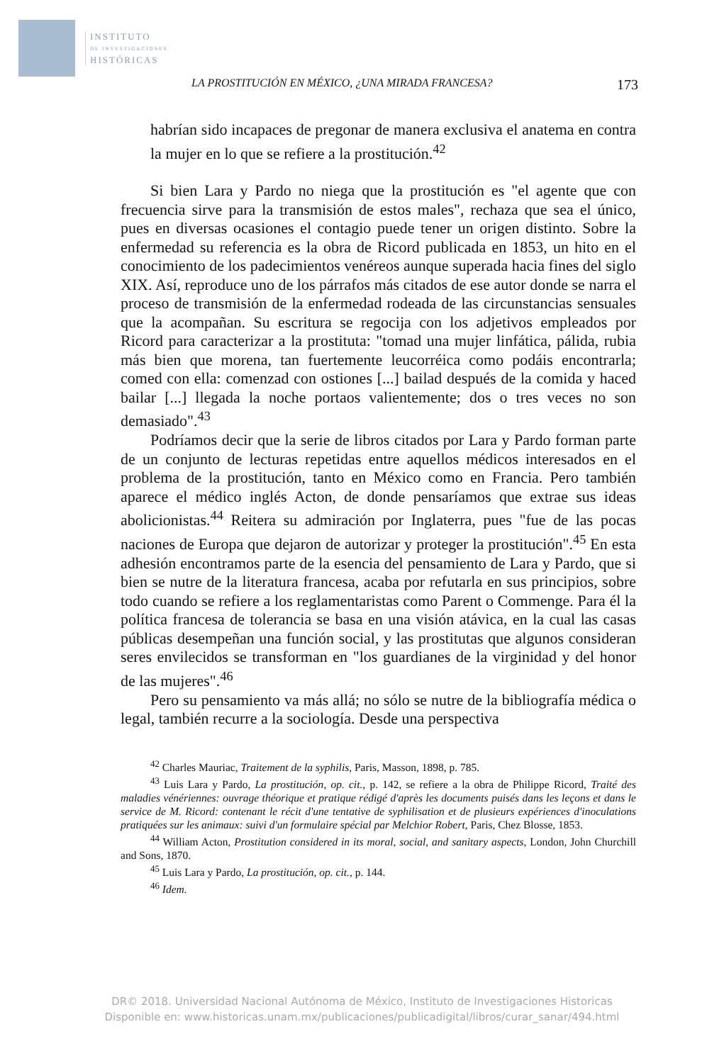INSTITUTO
DE INVESTIGACIONES
HISTÓRICAS
LA PROSTITUCIÓN EN MÉXICO, ¿UNA MIRADA FRANCESA? 173
habrían sido incapaces de pregonar de manera exclusiva el anatema en contra la mujer en lo que se refiere a la prostitución.<sup>42</sup>
Si bien Lara y Pardo no niega que la prostitución es "el agente que con frecuencia sirve para la transmisión de estos males", rechaza que sea el único, pues en diversas ocasiones el contagio puede tener un origen distinto. Sobre la enfermedad su referencia es la obra de Ricord publicada en 1853, un hito en el conocimiento de los padecimientos venéreos aunque superada hacia fines del siglo XIX. Así, reproduce uno de los párrafos más citados de ese autor donde se narra el proceso de transmisión de la enfermedad rodeada de las circunstancias sensuales que la acompañan. Su escritura se regocija con los adjetivos empleados por Ricord para caracterizar a la prostituta: "tomad una mujer linfática, pálida, rubia más bien que morena, tan fuertemente leucorréica como podáis encontrarla; comed con ella: comenzad con ostiones [...] bailad después de la comida y haced bailar [...] llegada la noche portaos valientemente; dos o tres veces no son demasiado".<sup>43</sup>
Podríamos decir que la serie de libros citados por Lara y Pardo forman parte de un conjunto de lecturas repetidas entre aquellos médicos interesados en el problema de la prostitución, tanto en México como en Francia. Pero también aparece el médico inglés Acton, de donde pensaríamos que extrae sus ideas abolicionistas.<sup>44</sup> Reitera su admiración por Inglaterra, pues "fue de las pocas naciones de Europa que dejaron de autorizar y proteger la prostitución".<sup>45</sup> En esta adhesión encontramos parte de la esencia del pensamiento de Lara y Pardo, que si bien se nutre de la literatura francesa, acaba por refutarla en sus principios, sobre todo cuando se refiere a los reglamentaristas como Parent o Commenge. Para él la política francesa de tolerancia se basa en una visión atávica, en la cual las casas públicas desempeñan una función social, y las prostitutas que algunos consideran seres envilecidos se transforman en "los guardianes de la virginidad y del honor de las mujeres".<sup>46</sup>
Pero su pensamiento va más allá; no sólo se nutre de la bibliografía médica o legal, también recurre a la sociología. Desde una perspectiva
<sup>42</sup> Charles Mauriac, Traitement de la syphilis, Paris, Masson, 1898, p. 785.
<sup>43</sup> Luis Lara y Pardo, La prostitución, op. cit., p. 142, se refiere a la obra de Philippe Ricord, Traité des maladies vénériennes: ouvrage théorique et pratique rédigé d'après les documents puisés dans les leçons et dans le service de M. Ricord: contenant le récit d'une tentative de syphilisation et de plusieurs expériences d'inoculations pratiquées sur les animaux: suivi d'un formulaire spécial par Melchior Robert, Paris, Chez Blosse, 1853.
<sup>44</sup> William Acton, Prostitution considered in its moral, social, and sanitary aspects, London, John Churchill and Sons, 1870.
<sup>45</sup> Luis Lara y Pardo, La prostitución, op. cit., p. 144.
<sup>46</sup> Idem.
DR© 2018. Universidad Nacional Autónoma de México, Instituto de Investigaciones Historicas
Disponible en: www.historicas.unam.mx/publicaciones/publicadigital/libros/curar_sanar/494.html